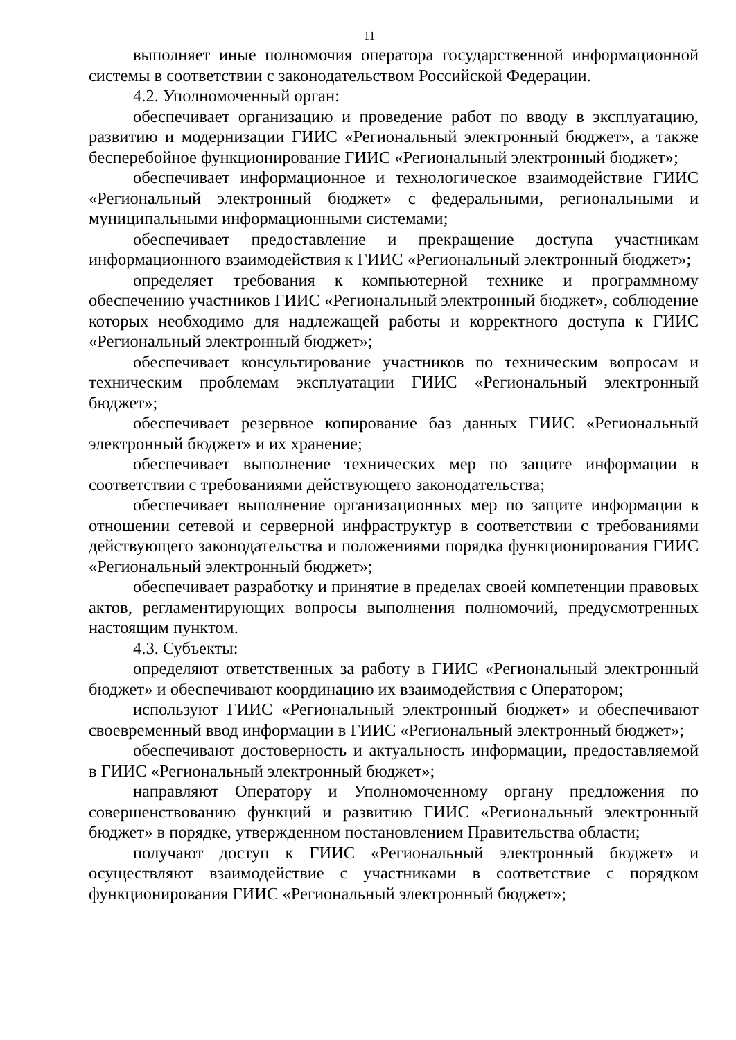11
выполняет иные полномочия оператора государственной информационной системы в соответствии с законодательством Российской Федерации.
4.2. Уполномоченный орган:
обеспечивает организацию и проведение работ по вводу в эксплуатацию, развитию и модернизации ГИИС «Региональный электронный бюджет», а также бесперебойное функционирование ГИИС «Региональный электронный бюджет»;
обеспечивает информационное и технологическое взаимодействие ГИИС «Региональный электронный бюджет» с федеральными, региональными и муниципальными информационными системами;
обеспечивает предоставление и прекращение доступа участникам информационного взаимодействия к ГИИС «Региональный электронный бюджет»;
определяет требования к компьютерной технике и программному обеспечению участников ГИИС «Региональный электронный бюджет», соблюдение которых необходимо для надлежащей работы и корректного доступа к ГИИС «Региональный электронный бюджет»;
обеспечивает консультирование участников по техническим вопросам и техническим проблемам эксплуатации ГИИС «Региональный электронный бюджет»;
обеспечивает резервное копирование баз данных ГИИС «Региональный электронный бюджет» и их хранение;
обеспечивает выполнение технических мер по защите информации в соответствии с требованиями действующего законодательства;
обеспечивает выполнение организационных мер по защите информации в отношении сетевой и серверной инфраструктур в соответствии с требованиями действующего законодательства и положениями порядка функционирования ГИИС «Региональный электронный бюджет»;
обеспечивает разработку и принятие в пределах своей компетенции правовых актов, регламентирующих вопросы выполнения полномочий, предусмотренных настоящим пунктом.
4.3. Субъекты:
определяют ответственных за работу в ГИИС «Региональный электронный бюджет» и обеспечивают координацию их взаимодействия с Оператором;
используют ГИИС «Региональный электронный бюджет» и обеспечивают своевременный ввод информации в ГИИС «Региональный электронный бюджет»;
обеспечивают достоверность и актуальность информации, предоставляемой в ГИИС «Региональный электронный бюджет»;
направляют Оператору и Уполномоченному органу предложения по совершенствованию функций и развитию ГИИС «Региональный электронный бюджет» в порядке, утвержденном постановлением Правительства области;
получают доступ к ГИИС «Региональный электронный бюджет» и осуществляют взаимодействие с участниками в соответствие с порядком функционирования ГИИС «Региональный электронный бюджет»;